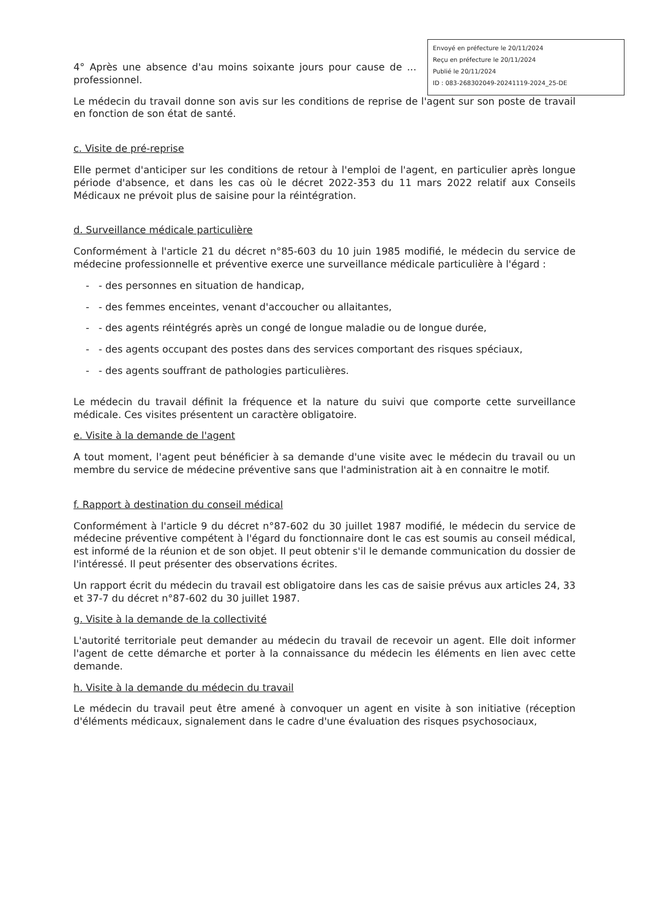Envoyé en préfecture le 20/11/2024
Reçu en préfecture le 20/11/2024
Publié le 20/11/2024
ID : 083-268302049-20241119-2024_25-DE
4° Après une absence d'au moins soixante jours pour cause de ... professionnel.
Le médecin du travail donne son avis sur les conditions de reprise de l'agent sur son poste de travail en fonction de son état de santé.
c. Visite de pré-reprise
Elle permet d'anticiper sur les conditions de retour à l'emploi de l'agent, en particulier après longue période d'absence, et dans les cas où le décret 2022-353 du 11 mars 2022 relatif aux Conseils Médicaux ne prévoit plus de saisine pour la réintégration.
d. Surveillance médicale particulière
Conformément à l'article 21 du décret n°85-603 du 10 juin 1985 modifié, le médecin du service de médecine professionnelle et préventive exerce une surveillance médicale particulière à l'égard :
- - des personnes en situation de handicap,
- - des femmes enceintes, venant d'accoucher ou allaitantes,
- - des agents réintégrés après un congé de longue maladie ou de longue durée,
- - des agents occupant des postes dans des services comportant des risques spéciaux,
- - des agents souffrant de pathologies particulières.
Le médecin du travail définit la fréquence et la nature du suivi que comporte cette surveillance médicale. Ces visites présentent un caractère obligatoire.
e. Visite à la demande de l'agent
A tout moment, l'agent peut bénéficier à sa demande d'une visite avec le médecin du travail ou un membre du service de médecine préventive sans que l'administration ait à en connaitre le motif.
f. Rapport à destination du conseil médical
Conformément à l'article 9 du décret n°87-602 du 30 juillet 1987 modifié, le médecin du service de médecine préventive compétent à l'égard du fonctionnaire dont le cas est soumis au conseil médical, est informé de la réunion et de son objet. Il peut obtenir s'il le demande communication du dossier de l'intéressé. Il peut présenter des observations écrites.
Un rapport écrit du médecin du travail est obligatoire dans les cas de saisie prévus aux articles 24, 33 et 37-7 du décret n°87-602 du 30 juillet 1987.
g. Visite à la demande de la collectivité
L'autorité territoriale peut demander au médecin du travail de recevoir un agent. Elle doit informer l'agent de cette démarche et porter à la connaissance du médecin les éléments en lien avec cette demande.
h. Visite à la demande du médecin du travail
Le médecin du travail peut être amené à convoquer un agent en visite à son initiative (réception d'éléments médicaux, signalement dans le cadre d'une évaluation des risques psychosociaux,